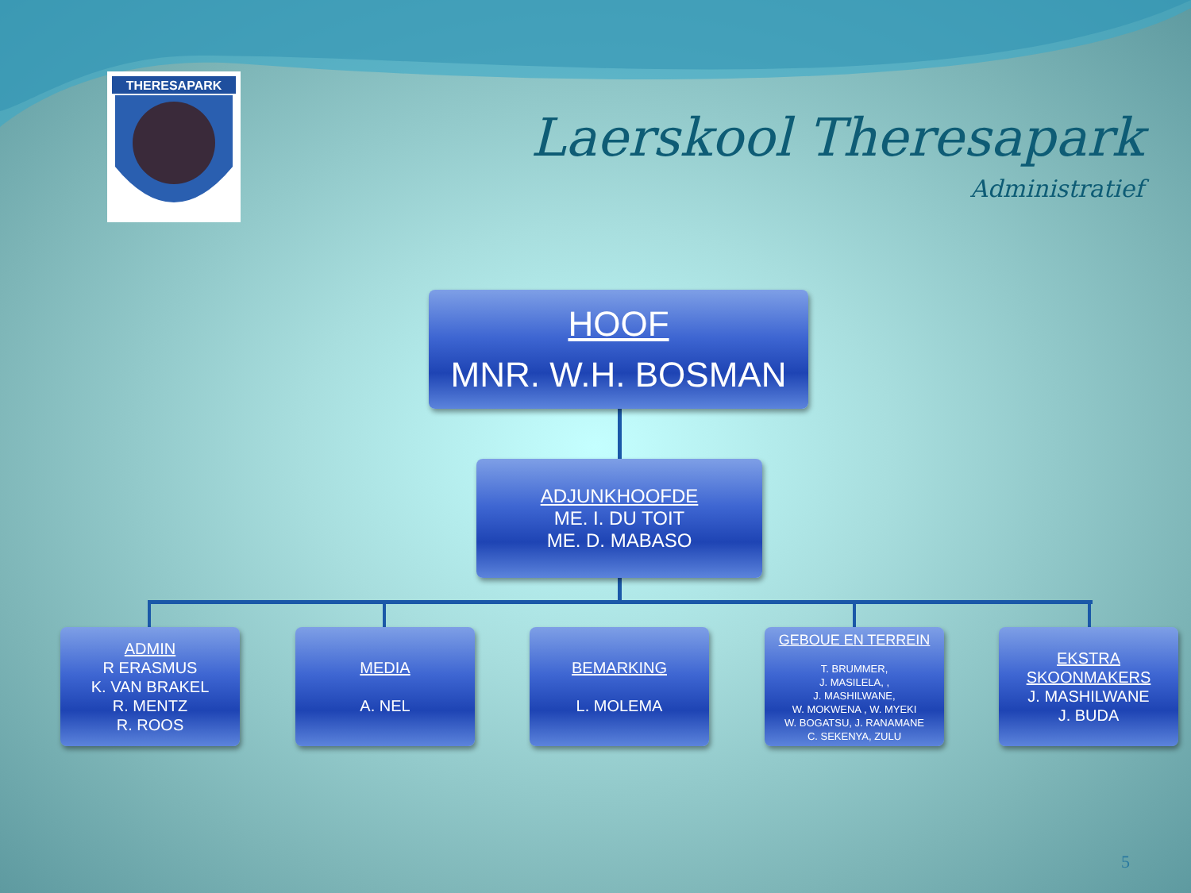THERESAPARK
Laerskool Theresapark
Administratief
HOOF
MNR. W.H. BOSMAN
ADJUNKHOOFDE
ME. I. DU TOIT
ME. D. MABASO
ADMIN
R ERASMUS
K. VAN BRAKEL
R. MENTZ
R. ROOS
MEDIA
A. NEL
BEMARKING
L. MOLEMA
GEBOUE EN TERREIN
T. BRUMMER,
J. MASILELA, ,
J. MASHILWANE,
W. MOKWENA , W. MYEKI
W. BOGATSU, J. RANAMANE
C. SEKENYA, ZULU
EKSTRA
SKOONMAKERS
J. MASHILWANE
J. BUDA
5